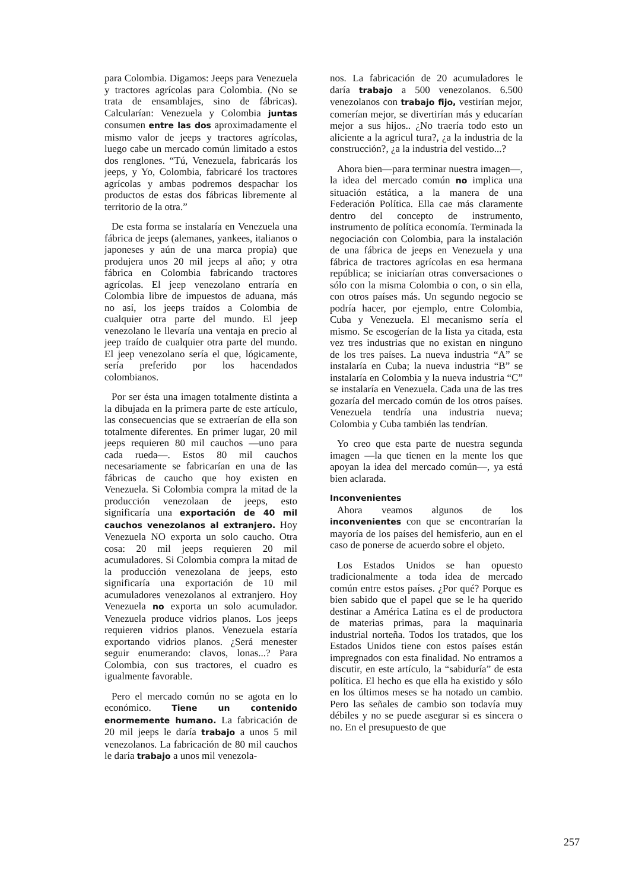para Colombia. Digamos: Jeeps para Venezuela y tractores agrícolas para Colombia. (No se trata de ensamblajes, sino de fábricas). Calcularían: Venezuela y Colombia juntas consumen entre las dos aproximadamente el mismo valor de jeeps y tractores agrícolas, luego cabe un mercado común limitado a estos dos renglones. “Tú, Venezuela, fabricarás los jeeps, y Yo, Colombia, fabricaré los tractores agrícolas y ambas podremos despachar los productos de estas dos fábricas libremente al territorio de la otra.”
De esta forma se instalaría en Venezuela una fábrica de jeeps (alemanes, yankees, italianos o japoneses y aún de una marca propia) que produjera unos 20 mil jeeps al año; y otra fábrica en Colombia fabricando tractores agrícolas. El jeep venezolano entraría en Colombia libre de impuestos de aduana, más no así, los jeeps traídos a Colombia de cualquier otra parte del mundo. El jeep venezolano le llevaría una ventaja en precio al jeep traído de cualquier otra parte del mundo. El jeep venezolano sería el que, lógicamente, sería preferido por los hacendados colombianos.
Por ser ésta una imagen totalmente distinta a la dibujada en la primera parte de este artículo, las consecuencias que se extraerían de ella son totalmente diferentes. En primer lugar, 20 mil jeeps requieren 80 mil cauchos —uno para cada rueda—. Estos 80 mil cauchos necesariamente se fabricarían en una de las fábricas de caucho que hoy existen en Venezuela. Si Colombia compra la mitad de la producción venezolaan de jeeps, esto significaría una exportación de 40 mil cauchos venezolanos al extranjero. Hoy Venezuela NO exporta un solo caucho. Otra cosa: 20 mil jeeps requieren 20 mil acumuladores. Si Colombia compra la mitad de la producción venezolana de jeeps, esto significaría una exportación de 10 mil acumuladores venezolanos al extranjero. Hoy Venezuela no exporta un solo acumulador. Venezuela produce vidrios planos. Los jeeps requieren vidrios planos. Venezuela estaría exportando vidrios planos. ¿Será menester seguir enumerando: clavos, lonas...? Para Colombia, con sus tractores, el cuadro es igualmente favorable.
Pero el mercado común no se agota en lo económico. Tiene un contenido enormemente humano. La fabricación de 20 mil jeeps le daría trabajo a unos 5 mil venezolanos. La fabricación de 80 mil cauchos le daría trabajo a unos mil venezola-
nos. La fabricación de 20 acumuladores le daría trabajo a 500 venezolanos. 6.500 venezolanos con trabajo fijo, vestirían mejor, comerían mejor, se divertirían más y educarían mejor a sus hijos.. ¿No traería todo esto un aliciente a la agricul tura?, ¿a la industria de la construcción?, ¿a la industria del vestido...?
Ahora bien—para terminar nuestra imagen—, la idea del mercado común no implica una situación estática, a la manera de una Federación Política. Ella cae más claramente dentro del concepto de instrumento, instrumento de política economía. Terminada la negociación con Colombia, para la instalación de una fábrica de jeeps en Venezuela y una fábrica de tractores agrícolas en esa hermana república; se iniciarían otras conversaciones o sólo con la misma Colombia o con, o sin ella, con otros países más. Un segundo negocio se podría hacer, por ejemplo, entre Colombia, Cuba y Venezuela. El mecanismo sería el mismo. Se escogerían de la lista ya citada, esta vez tres industrias que no existan en ninguno de los tres países. La nueva industria “A” se instalaría en Cuba; la nueva industria “B” se instalaría en Colombia y la nueva industria “C” se instalaría en Venezuela. Cada una de las tres gozaría del mercado común de los otros países. Venezuela tendría una industria nueva; Colombia y Cuba también las tendrían.
Yo creo que esta parte de nuestra segunda imagen —la que tienen en la mente los que apoyan la idea del mercado común—, ya está bien aclarada.
Inconvenientes
Ahora veamos algunos de los inconvenientes con que se encontrarían la mayoría de los países del hemisferio, aun en el caso de ponerse de acuerdo sobre el objeto.
Los Estados Unidos se han opuesto tradicionalmente a toda idea de mercado común entre estos países. ¿Por qué? Porque es bien sabido que el papel que se le ha querido destinar a América Latina es el de productora de materias primas, para la maquinaria industrial norteña. Todos los tratados, que los Estados Unidos tiene con estos países están impregnados con esta finalidad. No entramos a discutir, en este artículo, la “sabiduría” de esta política. El hecho es que ella ha existido y sólo en los últimos meses se ha notado un cambio. Pero las señales de cambio son todavía muy débiles y no se puede asegurar si es sincera o no. En el presupuesto de que
257